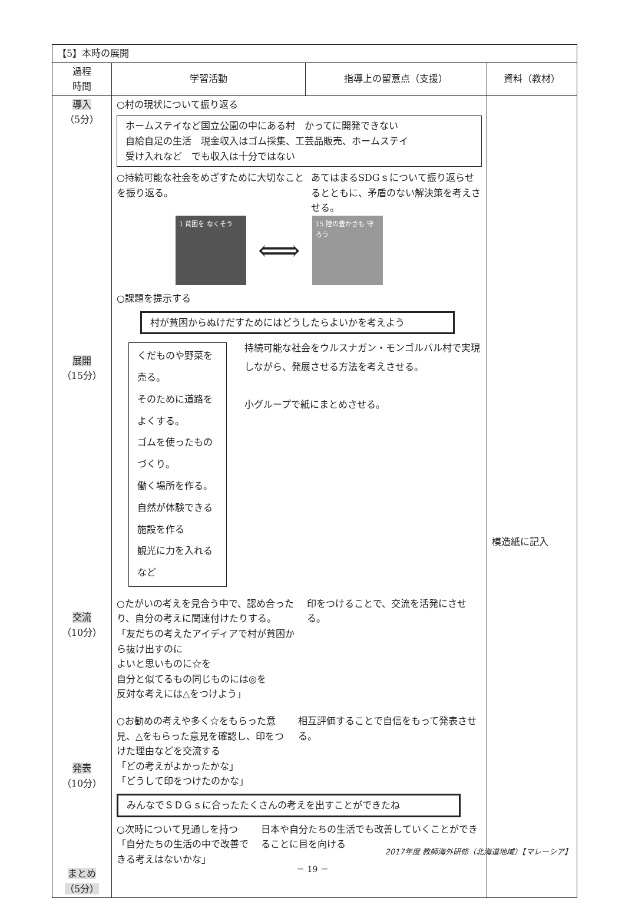| 【5】本時の展開 | | | |
| 過程 時間 | 学習活動 | 指導上の留意点（支援） | 資料（教材） |
| 導入 （5分） 展開 （15分） 交流 （10分） 発表 （10分） まとめ （5分） | ○村の現状について振り返る ホームステイなど国立公園の中にある村 かってに開発できない 自給自足の生活 現金収入はゴム採集、工芸品販売、ホームステイ 受け入れなど でも収入は十分ではない ○持続可能な社会をめざすために大切なことを振り返る。 あてはまるSDGｓについて振り返らせるとともに、矛盾のない解決策を考えさせる。 1 貧困を なくそう ⟺ 15 陸の豊かさも 守ろう ○課題を提示する 村が貧困からぬけだすためにはどうしたらよいかを考えよう くだものや野菜を売る。 そのために道路をよくする。 ゴムを使ったものづくり。 働く場所を作る。 自然が体験できる施設を作る 観光に力を入れる など 持続可能な社会をウルスナガン・モンゴルバル村で実現しながら、発展させる方法を考えさせる。 小グループで紙にまとめさせる。 ○たがいの考えを見合う中で、認め合ったり、自分の考えに関連付けたりする。 「友だちの考えたアイディアで村が貧困から抜け出すのに よいと思いものに☆を 自分と似てるもの同じものには◎を 反対な考えには△をつけよう」 印をつけることで、交流を活発にさせる。 ○お勧めの考えや多く☆をもらった意見、△をもらった意見を確認し、印をつけた理由などを交流する 「どの考えがよかったかな」 「どうして印をつけたのかな」 相互評価することで自信をもって発表させる。 みんなでＳＤＧｓに合ったたくさんの考えを出すことができたね ○次時について見通しを持つ 「自分たちの生活の中で改善できる考えはないかな」 日本や自分たちの生活でも改善していくことができることに目を向ける | | 模造紙に記入 |
2017年度 教師海外研修（北海道地域）【マレーシア】
－ 19 －